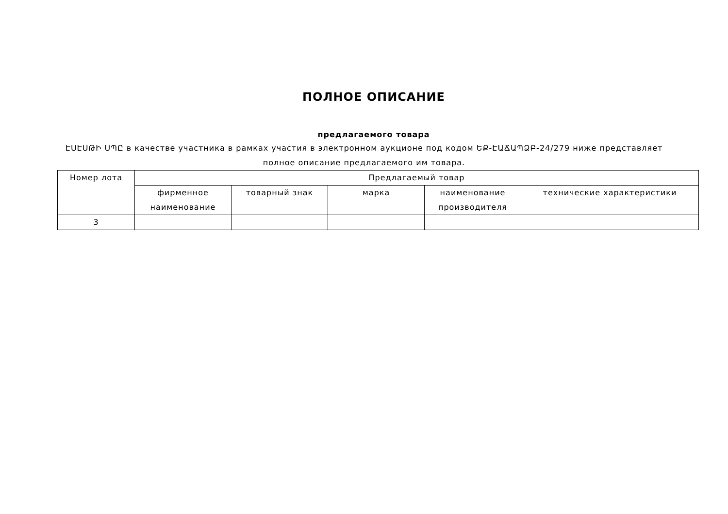ПОЛНОЕ ОПИСАНИЕ
предлагаемого товара
ԷՍԷՍԹԻ ՍՊԸ в качестве участника в рамках участия в электронном аукционе под кодом ԵՔ-ԷԱՃԱՊՁԲ-24/279 ниже представляет полное описание предлагаемого им товара.
| Номер лота | Предлагаемый товар | | | | |
| --- | --- | --- | --- | --- | --- |
| | фирменное наименование | товарный знак | марка | наименование производителя | технические характеристики |
| 3 | | | | | |